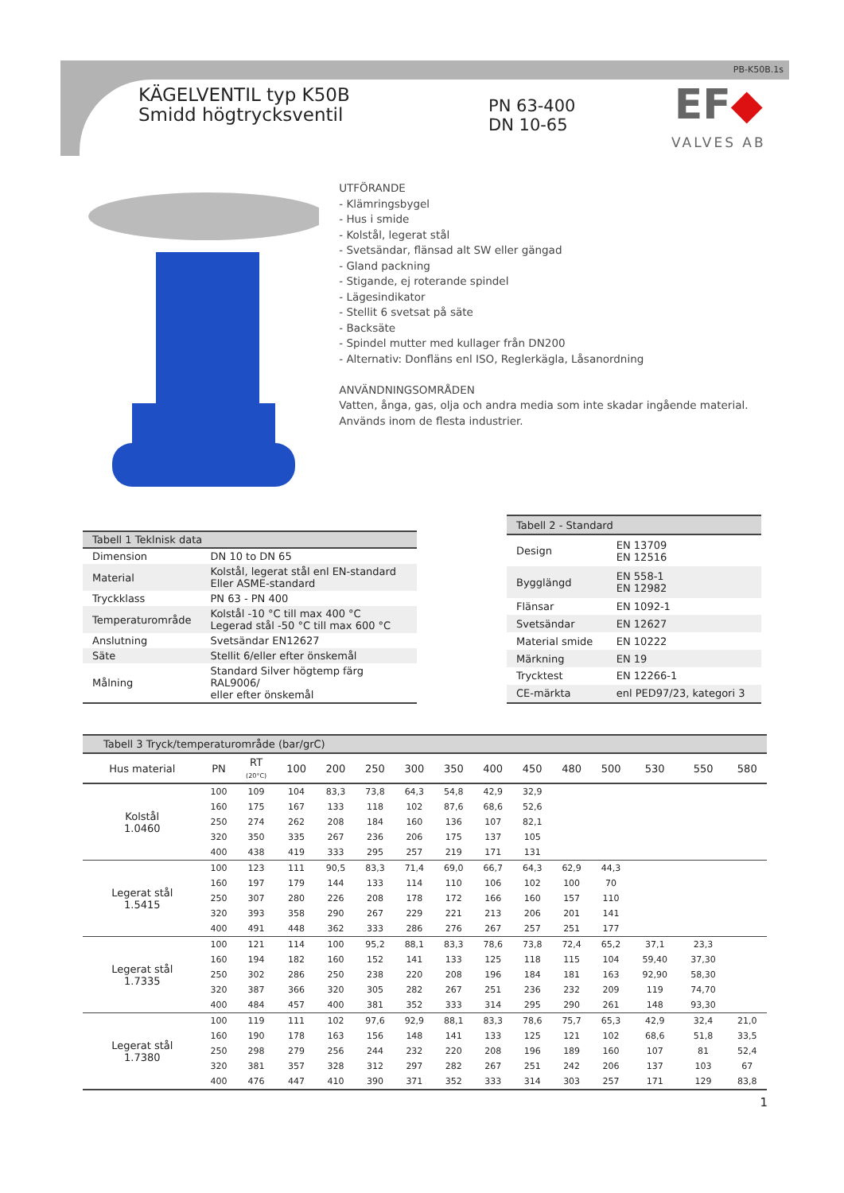PB-K50B.1s
KÄGELVENTIL typ K50B
Smidd högtrycksventil
PN 63-400
DN 10-65
EF◆
VALVES AB
UTFÖRANDE
- Klämringsbygel
- Hus i smide
- Kolstål, legerat stål
- Svetsändar, flänsad alt SW eller gängad
- Gland packning
- Stigande, ej roterande spindel
- Lägesindikator
- Stellit 6 svetsat på säte
- Backsäte
- Spindel mutter med kullager från DN200
- Alternativ: Donfläns enl ISO, Reglerkägla, Låsanordning
ANVÄNDNINGSOMRÅDEN
Vatten, ånga, gas, olja och andra media som inte skadar ingående material. Används inom de flesta industrier.
| Tabell 1 Teklnisk data | |
| Dimension | DN 10 to DN 65 |
| Material | Kolstål, legerat stål enl EN-standard Eller ASME-standard |
| Tryckklass | PN 63 - PN 400 |
| Temperaturområde | Kolstål -10 °C till max 400 °C Legerad stål -50 °C till max 600 °C |
| Anslutning | Svetsändar EN12627 |
| Säte | Stellit 6/eller efter önskemål |
| Målning | Standard Silver högtemp färg RAL9006/ eller efter önskemål |
| Tabell 2 - Standard | |
| Design | EN 13709 EN 12516 |
| Bygglängd | EN 558-1 EN 12982 |
| Flänsar | EN 1092-1 |
| Svetsändar | EN 12627 |
| Material smide | EN 10222 |
| Märkning | EN 19 |
| Trycktest | EN 12266-1 |
| CE-märkta | enl PED97/23, kategori 3 |
| Tabell 3 Tryck/temperaturområde (bar/grC) | | | | | | | | | | | | | | |
| Hus material | PN | RT (20°C) | 100 | 200 | 250 | 300 | 350 | 400 | 450 | 480 | 500 | 530 | 550 | 580 |
| Kolstål 1.0460 | 100 | 109 | 104 | 83,3 | 73,8 | 64,3 | 54,8 | 42,9 | 32,9 | | | | | |
| | 160 | 175 | 167 | 133 | 118 | 102 | 87,6 | 68,6 | 52,6 | | | | | |
| | 250 | 274 | 262 | 208 | 184 | 160 | 136 | 107 | 82,1 | | | | | |
| | 320 | 350 | 335 | 267 | 236 | 206 | 175 | 137 | 105 | | | | | |
| | 400 | 438 | 419 | 333 | 295 | 257 | 219 | 171 | 131 | | | | | |
| Legerat stål 1.5415 | 100 | 123 | 111 | 90,5 | 83,3 | 71,4 | 69,0 | 66,7 | 64,3 | 62,9 | 44,3 | | | |
| | 160 | 197 | 179 | 144 | 133 | 114 | 110 | 106 | 102 | 100 | 70 | | | |
| | 250 | 307 | 280 | 226 | 208 | 178 | 172 | 166 | 160 | 157 | 110 | | | |
| | 320 | 393 | 358 | 290 | 267 | 229 | 221 | 213 | 206 | 201 | 141 | | | |
| | 400 | 491 | 448 | 362 | 333 | 286 | 276 | 267 | 257 | 251 | 177 | | | |
| Legerat stål 1.7335 | 100 | 121 | 114 | 100 | 95,2 | 88,1 | 83,3 | 78,6 | 73,8 | 72,4 | 65,2 | 37,1 | 23,3 | |
| | 160 | 194 | 182 | 160 | 152 | 141 | 133 | 125 | 118 | 115 | 104 | 59,40 | 37,30 | |
| | 250 | 302 | 286 | 250 | 238 | 220 | 208 | 196 | 184 | 181 | 163 | 92,90 | 58,30 | |
| | 320 | 387 | 366 | 320 | 305 | 282 | 267 | 251 | 236 | 232 | 209 | 119 | 74,70 | |
| | 400 | 484 | 457 | 400 | 381 | 352 | 333 | 314 | 295 | 290 | 261 | 148 | 93,30 | |
| Legerat stål 1.7380 | 100 | 119 | 111 | 102 | 97,6 | 92,9 | 88,1 | 83,3 | 78,6 | 75,7 | 65,3 | 42,9 | 32,4 | 21,0 |
| | 160 | 190 | 178 | 163 | 156 | 148 | 141 | 133 | 125 | 121 | 102 | 68,6 | 51,8 | 33,5 |
| | 250 | 298 | 279 | 256 | 244 | 232 | 220 | 208 | 196 | 189 | 160 | 107 | 81 | 52,4 |
| | 320 | 381 | 357 | 328 | 312 | 297 | 282 | 267 | 251 | 242 | 206 | 137 | 103 | 67 |
| | 400 | 476 | 447 | 410 | 390 | 371 | 352 | 333 | 314 | 303 | 257 | 171 | 129 | 83,8 |
1